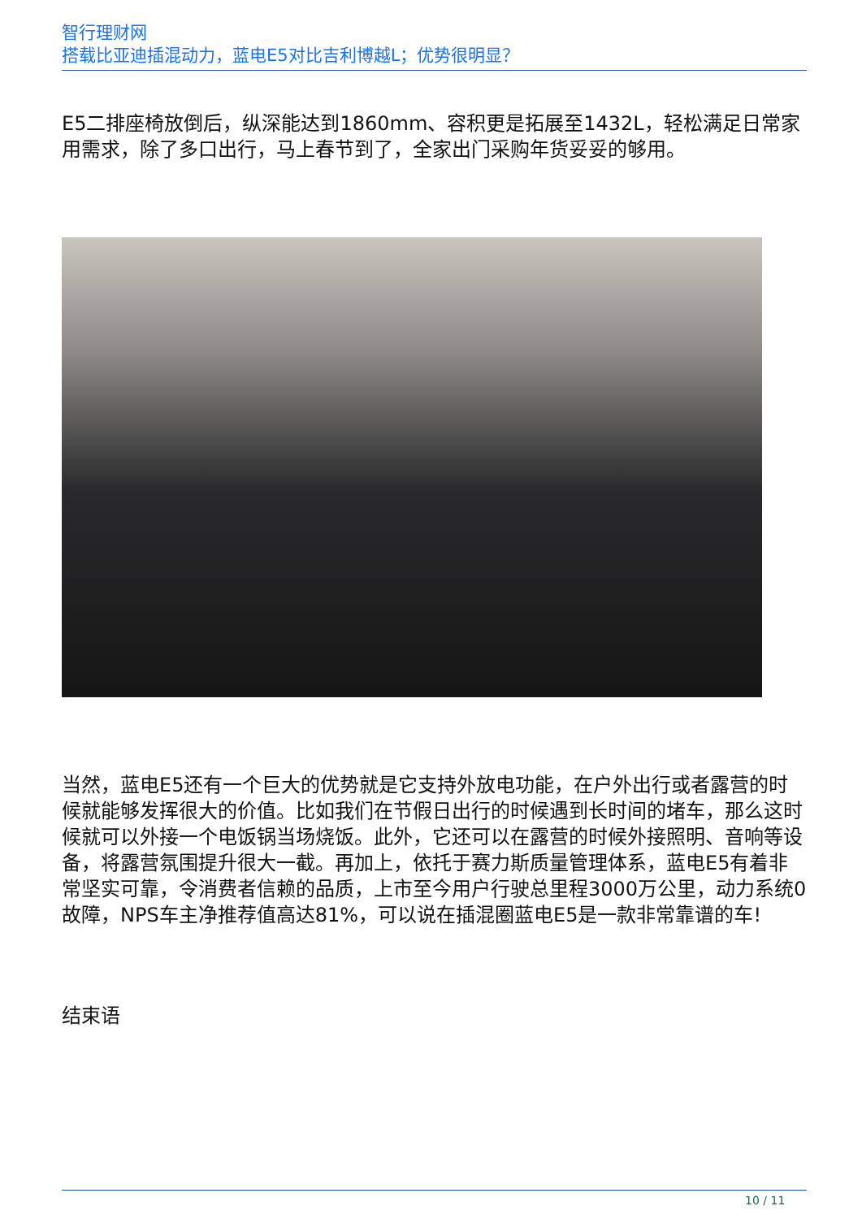智行理财网
搭载比亚迪插混动力，蓝电E5对比吉利博越L；优势很明显？
E5二排座椅放倒后，纵深能达到1860mm、容积更是拓展至1432L，轻松满足日常家用需求，除了多口出行，马上春节到了，全家出门采购年货妥妥的够用。
当然，蓝电E5还有一个巨大的优势就是它支持外放电功能，在户外出行或者露营的时候就能够发挥很大的价值。比如我们在节假日出行的时候遇到长时间的堵车，那么这时候就可以外接一个电饭锅当场烧饭。此外，它还可以在露营的时候外接照明、音响等设备，将露营氛围提升很大一截。再加上，依托于赛力斯质量管理体系，蓝电E5有着非常坚实可靠，令消费者信赖的品质，上市至今用户行驶总里程3000万公里，动力系统0故障，NPS车主净推荐值高达81%，可以说在插混圈蓝电E5是一款非常靠谱的车!
结束语
10 / 11